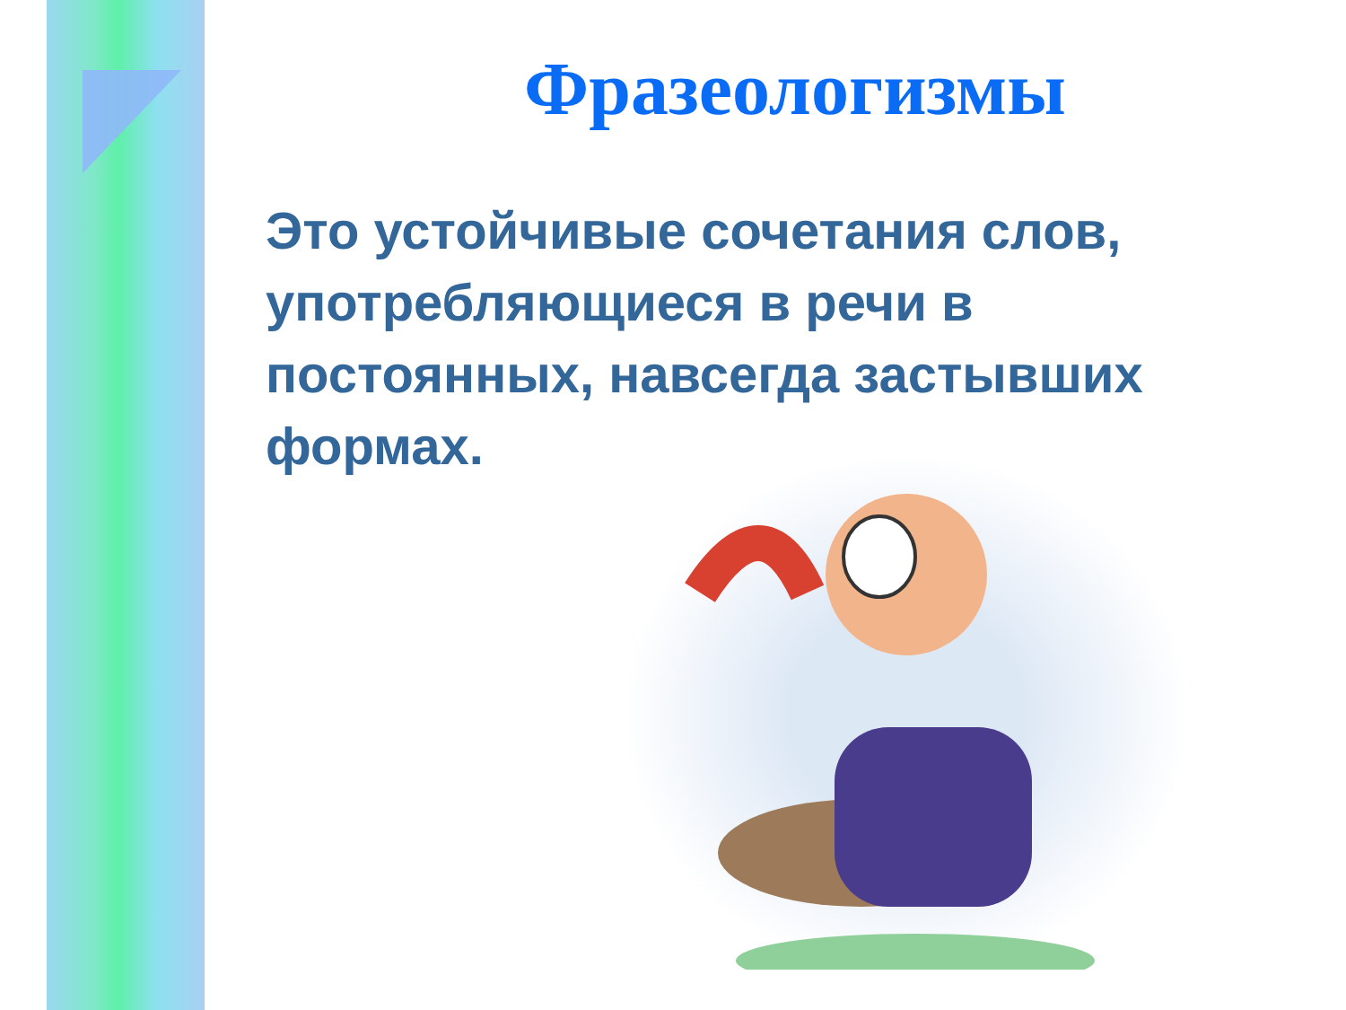Фразеологизмы
Это устойчивые сочетания слов, употребляющиеся в речи в постоянных, навсегда застывших формах.